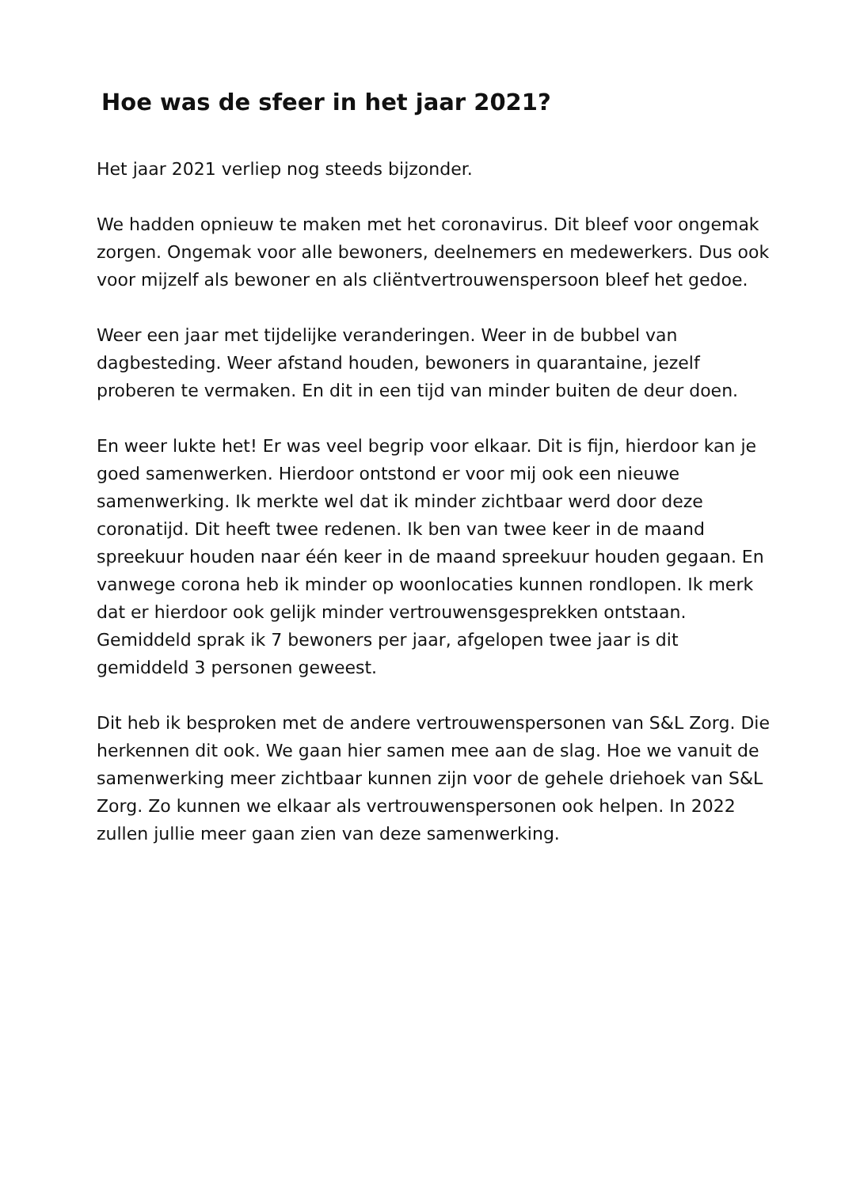Hoe was de sfeer in het jaar 2021?
Het jaar 2021 verliep nog steeds bijzonder.
We hadden opnieuw te maken met het coronavirus. Dit bleef voor ongemak zorgen. Ongemak voor alle bewoners, deelnemers en medewerkers. Dus ook voor mijzelf als bewoner en als cliëntvertrouwenspersoon bleef het gedoe.
Weer een jaar met tijdelijke veranderingen. Weer in de bubbel van dagbesteding. Weer afstand houden, bewoners in quarantaine, jezelf proberen te vermaken. En dit in een tijd van minder buiten de deur doen.
En weer lukte het! Er was veel begrip voor elkaar. Dit is fijn, hierdoor kan je goed samenwerken. Hierdoor ontstond er voor mij ook een nieuwe samenwerking. Ik merkte wel dat ik minder zichtbaar werd door deze coronatijd. Dit heeft twee redenen. Ik ben van twee keer in de maand spreekuur houden naar één keer in de maand spreekuur houden gegaan. En vanwege corona heb ik minder op woonlocaties kunnen rondlopen. Ik merk dat er hierdoor ook gelijk minder vertrouwensgesprekken ontstaan. Gemiddeld sprak ik 7 bewoners per jaar, afgelopen twee jaar is dit gemiddeld 3 personen geweest.
Dit heb ik besproken met de andere vertrouwenspersonen van S&L Zorg. Die herkennen dit ook. We gaan hier samen mee aan de slag. Hoe we vanuit de samenwerking meer zichtbaar kunnen zijn voor de gehele driehoek van S&L Zorg. Zo kunnen we elkaar als vertrouwenspersonen ook helpen. In 2022 zullen jullie meer gaan zien van deze samenwerking.